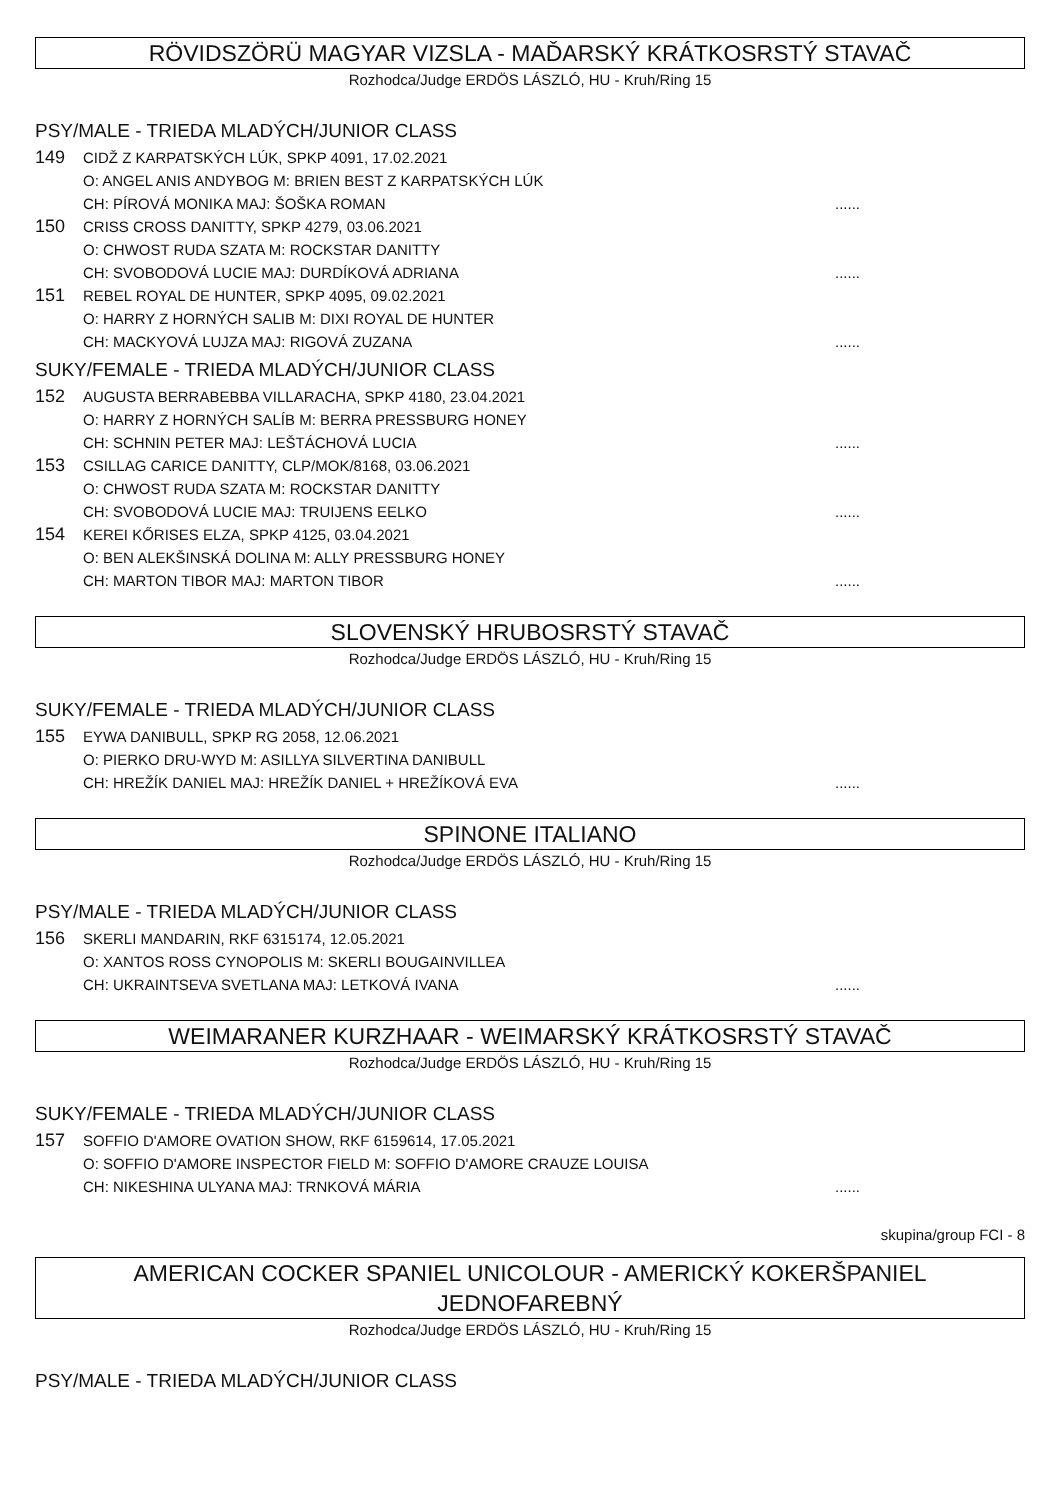RÖVIDSZÖRÜ MAGYAR VIZSLA - MAĎARSKÝ KRÁTKOSRSTÝ STAVAČ
Rozhodca/Judge ERDÖS LÁSZLÓ, HU - Kruh/Ring 15
PSY/MALE - TRIEDA MLADÝCH/JUNIOR CLASS
149
CIDŽ Z KARPATSKÝCH LÚK, SPKP 4091, 17.02.2021
O: ANGEL ANIS ANDYBOG M: BRIEN BEST Z KARPATSKÝCH LÚK
CH: PÍROVÁ MONIKA MAJ: ŠOŠKA ROMAN......
150
CRISS CROSS DANITTY, SPKP 4279, 03.06.2021
O: CHWOST RUDA SZATA M: ROCKSTAR DANITTY
CH: SVOBODOVÁ LUCIE MAJ: DURDÍKOVÁ ADRIANA......
151
REBEL ROYAL DE HUNTER, SPKP 4095, 09.02.2021
O: HARRY Z HORNÝCH SALIB M: DIXI ROYAL DE HUNTER
CH: MACKYOVÁ LUJZA MAJ: RIGOVÁ ZUZANA......
SUKY/FEMALE - TRIEDA MLADÝCH/JUNIOR CLASS
152
AUGUSTA BERRABEBBA VILLARACHA, SPKP 4180, 23.04.2021
O: HARRY Z HORNÝCH SALÍB M: BERRA PRESSBURG HONEY
CH: SCHNIN PETER MAJ: LEŠTÁCHOVÁ LUCIA......
153
CSILLAG CARICE DANITTY, CLP/MOK/8168, 03.06.2021
O: CHWOST RUDA SZATA M: ROCKSTAR DANITTY
CH: SVOBODOVÁ LUCIE MAJ: TRUIJENS EELKO......
154
KEREI KŐRISES ELZA, SPKP 4125, 03.04.2021
O: BEN ALEKŠINSKÁ DOLINA M: ALLY PRESSBURG HONEY
CH: MARTON TIBOR MAJ: MARTON TIBOR......
SLOVENSKÝ HRUBOSRSTÝ STAVAČ
Rozhodca/Judge ERDÖS LÁSZLÓ, HU - Kruh/Ring 15
SUKY/FEMALE - TRIEDA MLADÝCH/JUNIOR CLASS
155
EYWA DANIBULL, SPKP RG 2058, 12.06.2021
O: PIERKO DRU-WYD M: ASILLYA SILVERTINA DANIBULL
CH: HREŽÍK DANIEL MAJ: HREŽÍK DANIEL + HREŽÍKOVÁ EVA......
SPINONE ITALIANO
Rozhodca/Judge ERDÖS LÁSZLÓ, HU - Kruh/Ring 15
PSY/MALE - TRIEDA MLADÝCH/JUNIOR CLASS
156
SKERLI MANDARIN, RKF 6315174, 12.05.2021
O: XANTOS ROSS CYNOPOLIS M: SKERLI BOUGAINVILLEA
CH: UKRAINTSEVA SVETLANA MAJ: LETKOVÁ IVANA......
WEIMARANER KURZHAAR - WEIMARSKÝ KRÁTKOSRSTÝ STAVAČ
Rozhodca/Judge ERDÖS LÁSZLÓ, HU - Kruh/Ring 15
SUKY/FEMALE - TRIEDA MLADÝCH/JUNIOR CLASS
157
SOFFIO D'AMORE OVATION SHOW, RKF 6159614, 17.05.2021
O: SOFFIO D'AMORE INSPECTOR FIELD M: SOFFIO D'AMORE CRAUZE LOUISA
CH: NIKESHINA ULYANA MAJ: TRNKOVÁ MÁRIA......
skupina/group FCI - 8
AMERICAN COCKER SPANIEL UNICOLOUR - AMERICKÝ KOKERŠPANIEL JEDNOFAREBNÝ
Rozhodca/Judge ERDÖS LÁSZLÓ, HU - Kruh/Ring 15
PSY/MALE - TRIEDA MLADÝCH/JUNIOR CLASS